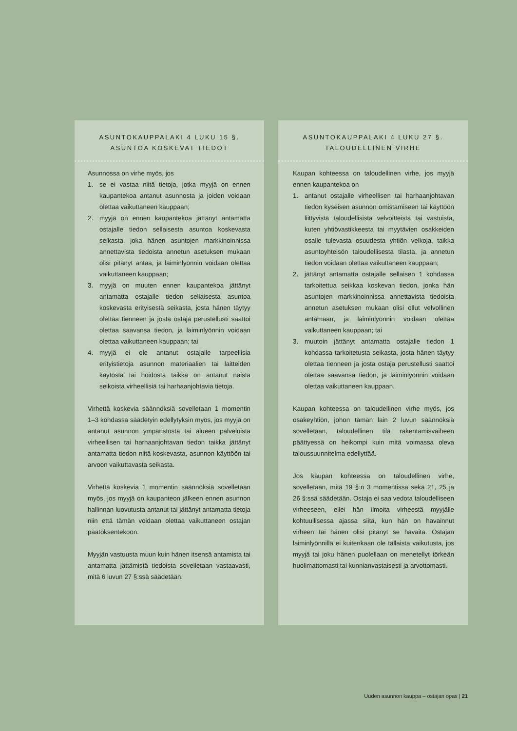ASUNTOKAUPPALAKI 4 LUKU 15 §.
ASUNTOA KOSKEVAT TIEDOT
Asunnossa on virhe myös, jos
1. se ei vastaa niitä tietoja, jotka myyjä on ennen kaupantekoa antanut asunnosta ja joiden voidaan olettaa vaikuttaneen kauppaan;
2. myyjä on ennen kaupantekoa jättänyt antamatta ostajalle tiedon sellaisesta asuntoa koskevasta seikasta, joka hänen asuntojen markkinoinnissa annettavista tiedoista annetun asetuksen mukaan olisi pitänyt antaa, ja laiminlyönnin voidaan olettaa vaikuttaneen kauppaan;
3. myyjä on muuten ennen kaupantekoa jättänyt antamatta ostajalle tiedon sellaisesta asuntoa koskevasta erityisestä seikasta, josta hänen täytyy olettaa tienneen ja josta ostaja perustellusti saattoi olettaa saavansa tiedon, ja laiminlyönnin voidaan olettaa vaikuttaneen kauppaan; tai
4. myyjä ei ole antanut ostajalle tarpeellisia erityistietoja asunnon materiaalien tai laitteiden käytöstä tai hoidosta taikka on antanut näistä seikoista virheellisiä tai harhaanjohtavia tietoja.
Virhettä koskevia säännöksiä sovelletaan 1 momentin 1–3 kohdassa säädetyin edellytyksin myös, jos myyjä on antanut asunnon ympäristöstä tai alueen palveluista virheellisen tai harhaanjohtavan tiedon taikka jättänyt antamatta tiedon niitä koskevasta, asunnon käyttöön tai arvoon vaikuttavasta seikasta.
Virhettä koskevia 1 momentin säännöksiä sovelletaan myös, jos myyjä on kaupanteon jälkeen ennen asunnon hallinnan luovutusta antanut tai jättänyt antamatta tietoja niin että tämän voidaan olettaa vaikuttaneen ostajan päätöksentekoon.
Myyjän vastuusta muun kuin hänen itsensä antamista tai antamatta jättämistä tiedoista sovelletaan vastaavasti, mitä 6 luvun 27 §:ssä säädetään.
ASUNTOKAUPPALAKI 4 LUKU 27 §.
TALOUDELLINEN VIRHE
Kaupan kohteessa on taloudellinen virhe, jos myyjä ennen kaupantekoa on
1. antanut ostajalle virheellisen tai harhaanjohtavan tiedon kyseisen asunnon omistamiseen tai käyttöön liittyvistä taloudellisista velvoitteista tai vastuista, kuten yhtiövastikkeesta tai myytävien osakkeiden osalle tulevasta osuudesta yhtiön velkoja, taikka asuntoyhteisön taloudellisesta tilasta, ja annetun tiedon voidaan olettaa vaikuttaneen kauppaan;
2. jättänyt antamatta ostajalle sellaisen 1 kohdassa tarkoitettua seikkaa koskevan tiedon, jonka hän asuntojen markkinoinnissa annettavista tiedoista annetun asetuksen mukaan olisi ollut velvollinen antamaan, ja laiminlyönnin voidaan olettaa vaikuttaneen kauppaan; tai
3. muutoin jättänyt antamatta ostajalle tiedon 1 kohdassa tarkoitetusta seikasta, josta hänen täytyy olettaa tienneen ja josta ostaja perustellusti saattoi olettaa saavansa tiedon, ja laiminlyönnin voidaan olettaa vaikuttaneen kauppaan.
Kaupan kohteessa on taloudellinen virhe myös, jos osakeyhtiön, johon tämän lain 2 luvun säännöksiä sovelletaan, taloudellinen tila rakentamisvaiheen päättyessä on heikompi kuin mitä voimassa oleva taloussuunnitelma edellyttää.
Jos kaupan kohteessa on taloudellinen virhe, sovelletaan, mitä 19 §:n 3 momentissa sekä 21, 25 ja 26 §:ssä säädetään. Ostaja ei saa vedota taloudelliseen virheeseen, ellei hän ilmoita virheestä myyjälle kohtuullisessa ajassa siitä, kun hän on havainnut virheen tai hänen olisi pitänyt se havaita. Ostajan laiminlyönnillä ei kuitenkaan ole tällaista vaikutusta, jos myyjä tai joku hänen puolellaan on menetellyt törkeän huolimattomasti tai kunnianvastaisesti ja arvottomasti.
Uuden asunnon kauppa – ostajan opas | 21